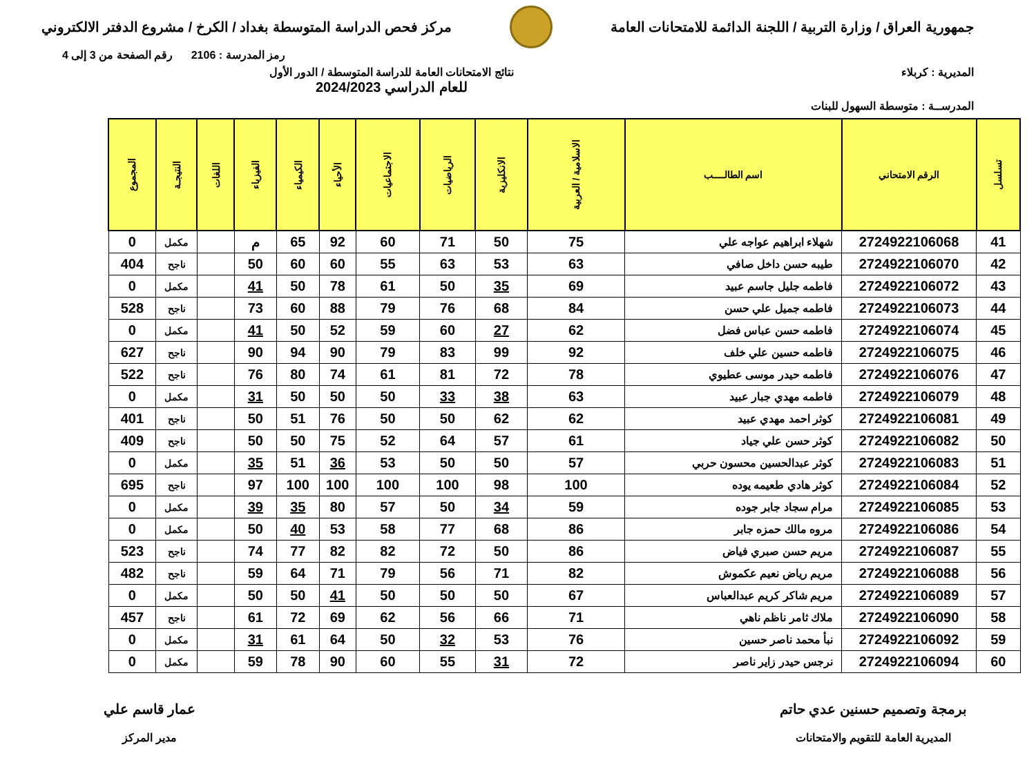جمهورية العراق / وزارة التربية / اللجنة الدائمة للامتحانات العامة
مركز فحص الدراسة المتوسطة بغداد / الكرخ / مشروع الدفتر الالكتروني
رمز المدرسة : 2106 رقم الصفحة من 3 إلى 4
المديرية : كربلاء نتائج الامتحانات العامة للدراسة المتوسطة / الدور الأول
للعام الدراسي 2024/2023
المدرســة : متوسطة السهول للبنات
| تسلسل | الرقم الامتحاني | اسم الطالــــب | الاسلامية / العربية | الانكليزية | الرياضيات | الاجتماعيات | الأحياء | الكيمياء | الفيزياء | اللغات | النتيجـة | المجموع |
| --- | --- | --- | --- | --- | --- | --- | --- | --- | --- | --- | --- | --- |
| 41 | 2724922106068 | شهلاء ابراهيم عواجه علي | 75 | 50 | 71 | 60 | 92 | 65 | م | | مكمل | 0 |
| 42 | 2724922106070 | طيبه حسن داخل صافي | 63 | 53 | 63 | 55 | 60 | 60 | 50 | | ناجح | 404 |
| 43 | 2724922106072 | فاطمه جليل جاسم عبيد | 69 | 35 | 50 | 61 | 78 | 50 | 41 | | مكمل | 0 |
| 44 | 2724922106073 | فاطمه جميل علي حسن | 84 | 68 | 76 | 79 | 88 | 60 | 73 | | ناجح | 528 |
| 45 | 2724922106074 | فاطمه حسن عباس فضل | 62 | 27 | 60 | 59 | 52 | 50 | 41 | | مكمل | 0 |
| 46 | 2724922106075 | فاطمه حسين علي خلف | 92 | 99 | 83 | 79 | 90 | 94 | 90 | | ناجح | 627 |
| 47 | 2724922106076 | فاطمه حيدر موسى عطيوي | 78 | 72 | 81 | 61 | 74 | 80 | 76 | | ناجح | 522 |
| 48 | 2724922106079 | فاطمه مهدي جبار عبيد | 63 | 38 | 33 | 50 | 50 | 50 | 31 | | مكمل | 0 |
| 49 | 2724922106081 | كوثر احمد مهدي عبيد | 62 | 62 | 50 | 50 | 76 | 51 | 50 | | ناجح | 401 |
| 50 | 2724922106082 | كوثر حسن علي جياد | 61 | 57 | 64 | 52 | 75 | 50 | 50 | | ناجح | 409 |
| 51 | 2724922106083 | كوثر عبدالحسين محسون حربي | 57 | 50 | 50 | 53 | 36 | 51 | 35 | | مكمل | 0 |
| 52 | 2724922106084 | كوثر هادي طعيمه يوده | 100 | 98 | 100 | 100 | 100 | 100 | 97 | | ناجح | 695 |
| 53 | 2724922106085 | مرام سجاد جابر جوده | 59 | 34 | 50 | 57 | 80 | 35 | 39 | | مكمل | 0 |
| 54 | 2724922106086 | مروه مالك حمزه جابر | 86 | 68 | 77 | 58 | 53 | 40 | 50 | | مكمل | 0 |
| 55 | 2724922106087 | مريم حسن صبري فياض | 86 | 50 | 72 | 82 | 82 | 77 | 74 | | ناجح | 523 |
| 56 | 2724922106088 | مريم رياض نعيم عكموش | 82 | 71 | 56 | 79 | 71 | 64 | 59 | | ناجح | 482 |
| 57 | 2724922106089 | مريم شاكر كريم عبدالعباس | 67 | 50 | 50 | 50 | 41 | 50 | 50 | | مكمل | 0 |
| 58 | 2724922106090 | ملاك ثامر ناظم ناهي | 71 | 66 | 56 | 62 | 69 | 72 | 61 | | ناجح | 457 |
| 59 | 2724922106092 | نبأ محمد ناصر حسين | 76 | 53 | 32 | 50 | 64 | 61 | 31 | | مكمل | 0 |
| 60 | 2724922106094 | نرجس حيدر زاير ناصر | 72 | 31 | 55 | 60 | 90 | 78 | 59 | | مكمل | 0 |
برمجة وتصميم حسنين عدي حاتم
المديرية العامة للتقويم والامتحانات
عمار قاسم علي
مدير المركز